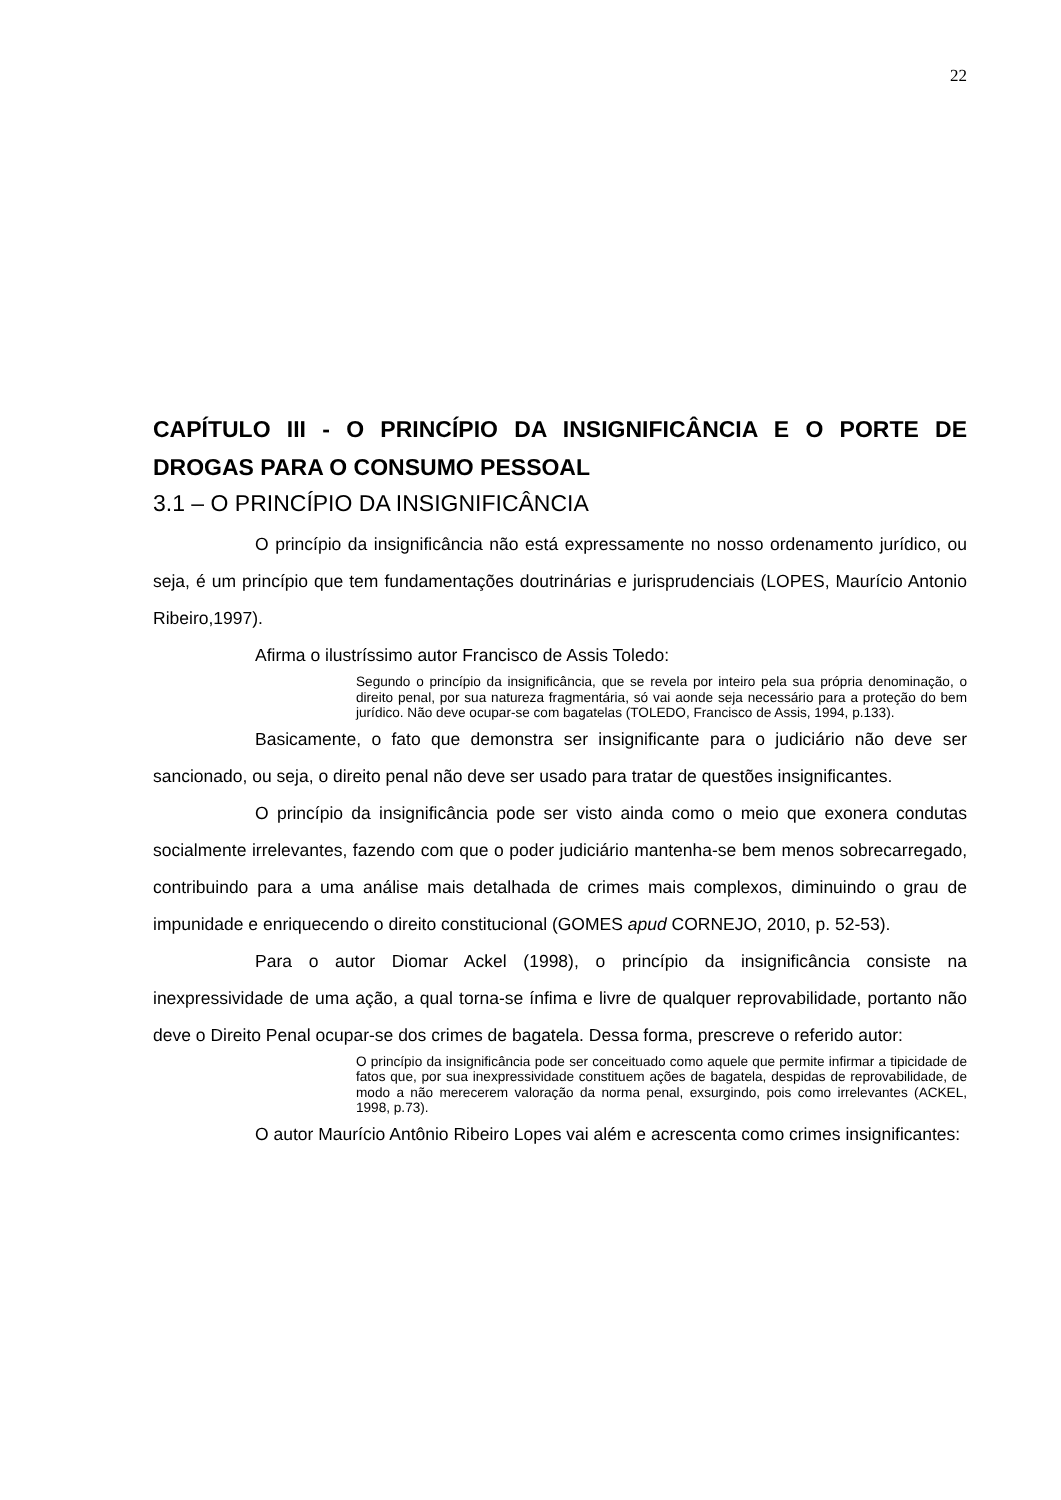22
CAPÍTULO III - O PRINCÍPIO DA INSIGNIFICÂNCIA E O PORTE DE DROGAS PARA O CONSUMO PESSOAL
3.1 – O PRINCÍPIO DA INSIGNIFICÂNCIA
O princípio da insignificância não está expressamente no nosso ordenamento jurídico, ou seja, é um princípio que tem fundamentações doutrinárias e jurisprudenciais (LOPES, Maurício Antonio Ribeiro,1997).
Afirma o ilustríssimo autor Francisco de Assis Toledo:
Segundo o princípio da insignificância, que se revela por inteiro pela sua própria denominação, o direito penal, por sua natureza fragmentária, só vai aonde seja necessário para a proteção do bem jurídico. Não deve ocupar-se com bagatelas (TOLEDO, Francisco de Assis, 1994, p.133).
Basicamente, o fato que demonstra ser insignificante para o judiciário não deve ser sancionado, ou seja, o direito penal não deve ser usado para tratar de questões insignificantes.
O princípio da insignificância pode ser visto ainda como o meio que exonera condutas socialmente irrelevantes, fazendo com que o poder judiciário mantenha-se bem menos sobrecarregado, contribuindo para a uma análise mais detalhada de crimes mais complexos, diminuindo o grau de impunidade e enriquecendo o direito constitucional (GOMES apud CORNEJO, 2010, p. 52-53).
Para o autor Diomar Ackel (1998), o princípio da insignificância consiste na inexpressividade de uma ação, a qual torna-se ínfima e livre de qualquer reprovabilidade, portanto não deve o Direito Penal ocupar-se dos crimes de bagatela. Dessa forma, prescreve o referido autor:
O princípio da insignificância pode ser conceituado como aquele que permite infirmar a tipicidade de fatos que, por sua inexpressividade constituem ações de bagatela, despidas de reprovabilidade, de modo a não merecerem valoração da norma penal, exsurgindo, pois como irrelevantes (ACKEL, 1998, p.73).
O autor Maurício Antônio Ribeiro Lopes vai além e acrescenta como crimes insignificantes: